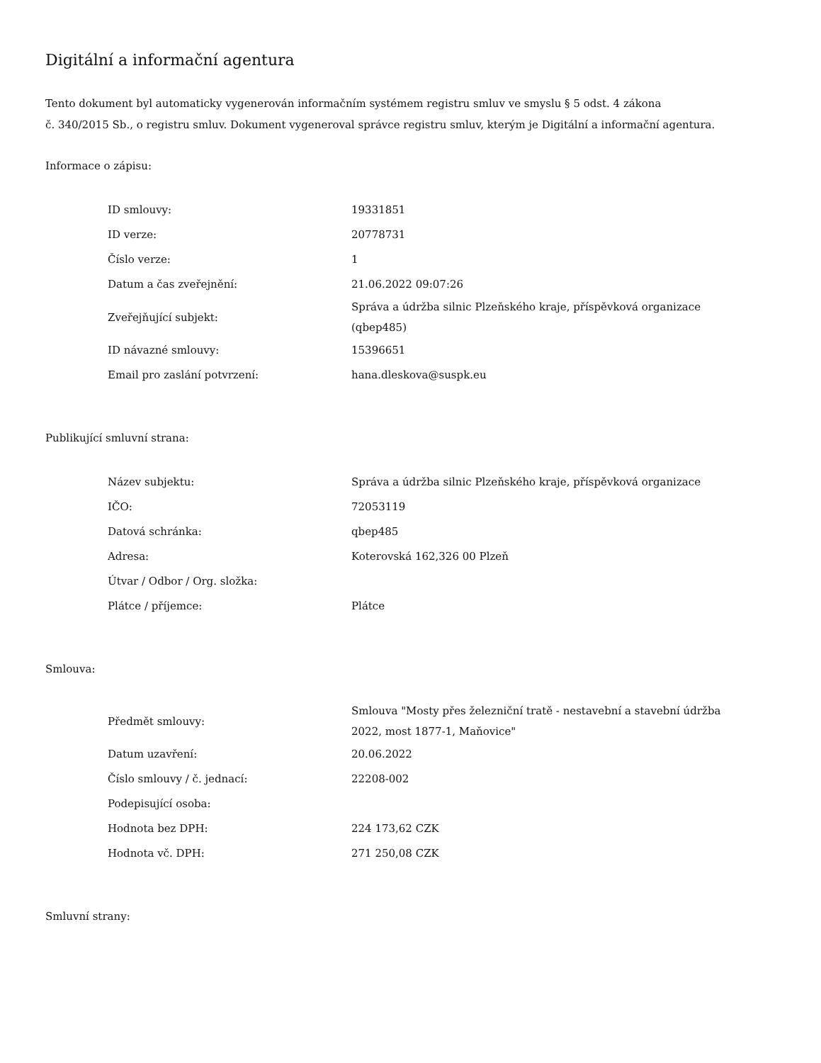Digitální a informační agentura
Tento dokument byl automaticky vygenerován informačním systémem registru smluv ve smyslu § 5 odst. 4 zákona
č. 340/2015 Sb., o registru smluv. Dokument vygeneroval správce registru smluv, kterým je Digitální a informační agentura.
Informace o zápisu:
| ID smlouvy: | 19331851 |
| ID verze: | 20778731 |
| Číslo verze: | 1 |
| Datum a čas zveřejnění: | 21.06.2022 09:07:26 |
| Zveřejňující subjekt: | Správa a údržba silnic Plzeňského kraje, příspěvková organizace (qbep485) |
| ID návazné smlouvy: | 15396651 |
| Email pro zaslání potvrzení: | hana.dleskova@suspk.eu |
Publikující smluvní strana:
| Název subjektu: | Správa a údržba silnic Plzeňského kraje, příspěvková organizace |
| IČO: | 72053119 |
| Datová schránka: | qbep485 |
| Adresa: | Koterovská 162,326 00 Plzeň |
| Útvar / Odbor / Org. složka: | |
| Plátce / příjemce: | Plátce |
Smlouva:
| Předmět smlouvy: | Smlouva "Mosty přes železniční tratě - nestavební a stavební údržba 2022, most 1877-1, Maňovice" |
| Datum uzavření: | 20.06.2022 |
| Číslo smlouvy / č. jednací: | 22208-002 |
| Podepisující osoba: | |
| Hodnota bez DPH: | 224 173,62 CZK |
| Hodnota vč. DPH: | 271 250,08 CZK |
Smluvní strany: